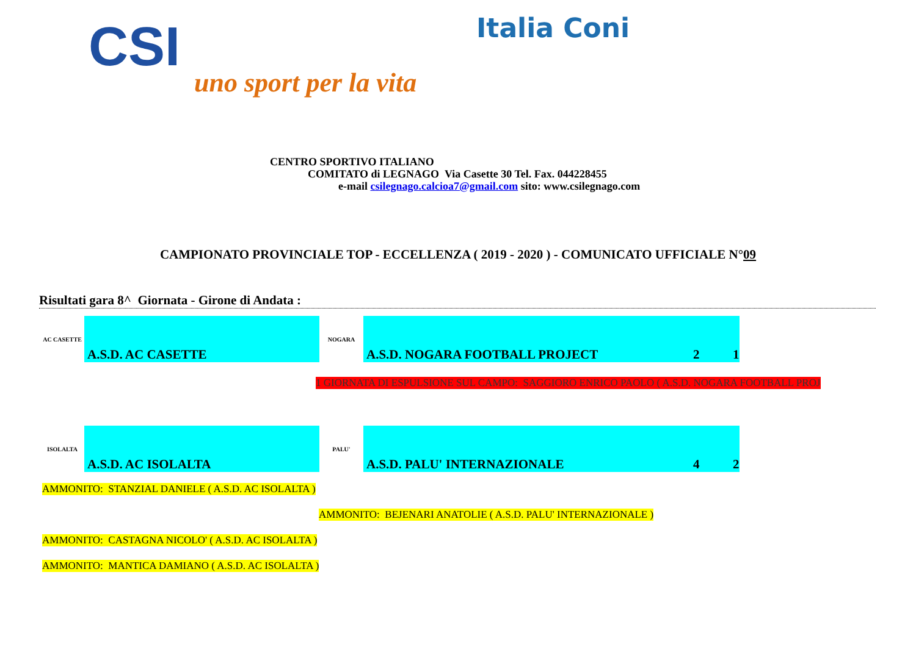CSI
uno sport per la vita
Italia Coni
CENTRO SPORTIVO ITALIANO
COMITATO di LEGNAGO Via Casette 30 Tel. Fax. 044228455
e-mail csilegnago.calcioa7@gmail.com sito: www.csilegnago.com
CAMPIONATO PROVINCIALE TOP - ECCELLENZA ( 2019 - 2020 ) - COMUNICATO UFFICIALE N°09
Risultati gara 8^ Giornata - Girone di Andata :
| AC CASETTE | A.S.D. AC CASETTE | NOGARA | A.S.D. NOGARA FOOTBALL PROJECT | 2 | 1 |
1 GIORNATA DI ESPULSIONE SUL CAMPO: SAGGIORO ENRICO PAOLO ( A.S.D. NOGARA FOOTBALL PROJ
| ISOLALTA | A.S.D. AC ISOLALTA | PALU' | A.S.D. PALU' INTERNAZIONALE | 4 | 2 |
AMMONITO: STANZIAL DANIELE ( A.S.D. AC ISOLALTA )
AMMONITO: BEJENARI ANATOLIE ( A.S.D. PALU' INTERNAZIONALE )
AMMONITO: CASTAGNA NICOLO' ( A.S.D. AC ISOLALTA )
AMMONITO: MANTICA DAMIANO ( A.S.D. AC ISOLALTA )